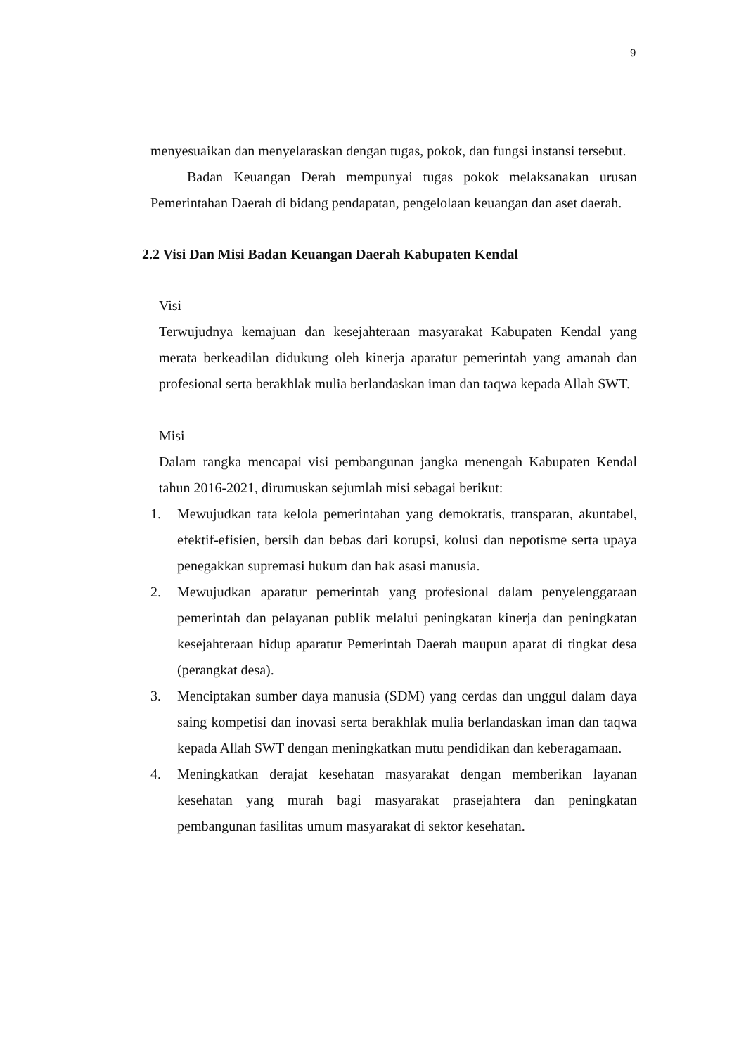9
menyesuaikan dan menyelaraskan dengan tugas, pokok, dan fungsi instansi tersebut.
Badan Keuangan Derah mempunyai tugas pokok melaksanakan urusan Pemerintahan Daerah di bidang pendapatan, pengelolaan keuangan dan aset daerah.
2.2 Visi Dan Misi Badan Keuangan Daerah Kabupaten Kendal
Visi
Terwujudnya kemajuan dan kesejahteraan masyarakat Kabupaten Kendal yang merata berkeadilan didukung oleh kinerja aparatur pemerintah yang amanah dan profesional serta berakhlak mulia berlandaskan iman dan taqwa kepada Allah SWT.
Misi
Dalam rangka mencapai visi pembangunan jangka menengah Kabupaten Kendal tahun 2016-2021, dirumuskan sejumlah misi sebagai berikut:
1. Mewujudkan tata kelola pemerintahan yang demokratis, transparan, akuntabel, efektif-efisien, bersih dan bebas dari korupsi, kolusi dan nepotisme serta upaya penegakkan supremasi hukum dan hak asasi manusia.
2. Mewujudkan aparatur pemerintah yang profesional dalam penyelenggaraan pemerintah dan pelayanan publik melalui peningkatan kinerja dan peningkatan kesejahteraan hidup aparatur Pemerintah Daerah maupun aparat di tingkat desa (perangkat desa).
3. Menciptakan sumber daya manusia (SDM) yang cerdas dan unggul dalam daya saing kompetisi dan inovasi serta berakhlak mulia berlandaskan iman dan taqwa kepada Allah SWT dengan meningkatkan mutu pendidikan dan keberagamaan.
4. Meningkatkan derajat kesehatan masyarakat dengan memberikan layanan kesehatan yang murah bagi masyarakat prasejahtera dan peningkatan pembangunan fasilitas umum masyarakat di sektor kesehatan.